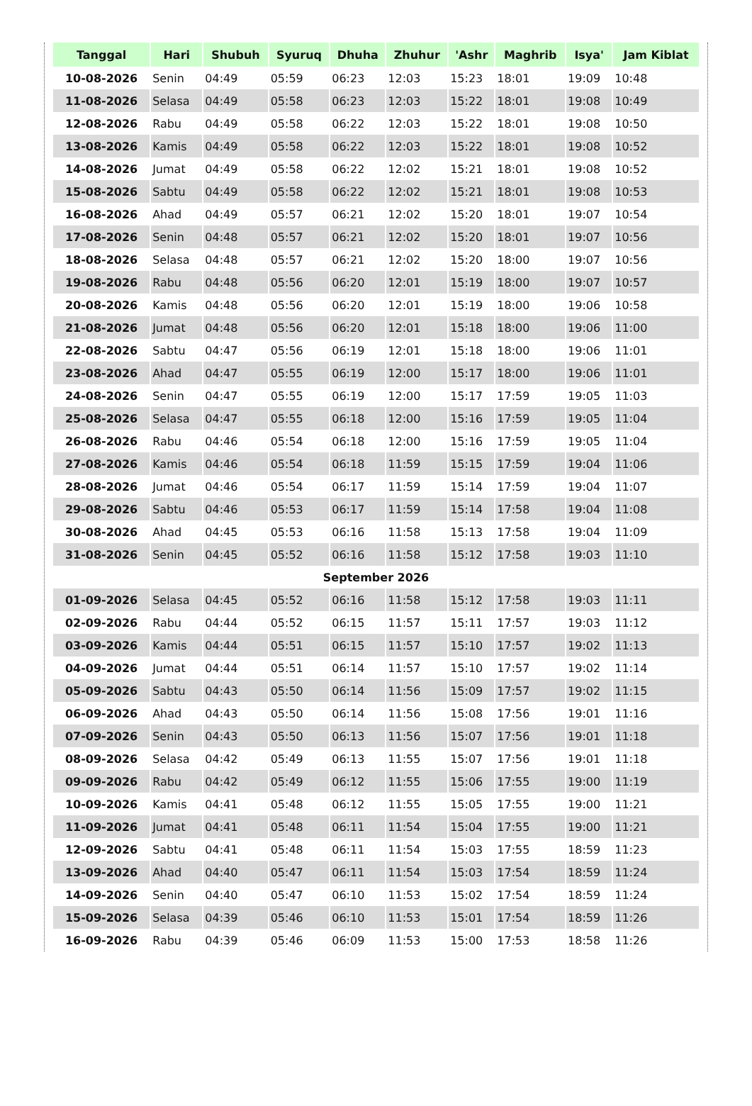| Tanggal | Hari | Shubuh | Syuruq | Dhuha | Zhuhur | 'Ashr | Maghrib | Isya' | Jam Kiblat |
| --- | --- | --- | --- | --- | --- | --- | --- | --- | --- |
| 10-08-2026 | Senin | 04:49 | 05:59 | 06:23 | 12:03 | 15:23 | 18:01 | 19:09 | 10:48 |
| 11-08-2026 | Selasa | 04:49 | 05:58 | 06:23 | 12:03 | 15:22 | 18:01 | 19:08 | 10:49 |
| 12-08-2026 | Rabu | 04:49 | 05:58 | 06:22 | 12:03 | 15:22 | 18:01 | 19:08 | 10:50 |
| 13-08-2026 | Kamis | 04:49 | 05:58 | 06:22 | 12:03 | 15:22 | 18:01 | 19:08 | 10:52 |
| 14-08-2026 | Jumat | 04:49 | 05:58 | 06:22 | 12:02 | 15:21 | 18:01 | 19:08 | 10:52 |
| 15-08-2026 | Sabtu | 04:49 | 05:58 | 06:22 | 12:02 | 15:21 | 18:01 | 19:08 | 10:53 |
| 16-08-2026 | Ahad | 04:49 | 05:57 | 06:21 | 12:02 | 15:20 | 18:01 | 19:07 | 10:54 |
| 17-08-2026 | Senin | 04:48 | 05:57 | 06:21 | 12:02 | 15:20 | 18:01 | 19:07 | 10:56 |
| 18-08-2026 | Selasa | 04:48 | 05:57 | 06:21 | 12:02 | 15:20 | 18:00 | 19:07 | 10:56 |
| 19-08-2026 | Rabu | 04:48 | 05:56 | 06:20 | 12:01 | 15:19 | 18:00 | 19:07 | 10:57 |
| 20-08-2026 | Kamis | 04:48 | 05:56 | 06:20 | 12:01 | 15:19 | 18:00 | 19:06 | 10:58 |
| 21-08-2026 | Jumat | 04:48 | 05:56 | 06:20 | 12:01 | 15:18 | 18:00 | 19:06 | 11:00 |
| 22-08-2026 | Sabtu | 04:47 | 05:56 | 06:19 | 12:01 | 15:18 | 18:00 | 19:06 | 11:01 |
| 23-08-2026 | Ahad | 04:47 | 05:55 | 06:19 | 12:00 | 15:17 | 18:00 | 19:06 | 11:01 |
| 24-08-2026 | Senin | 04:47 | 05:55 | 06:19 | 12:00 | 15:17 | 17:59 | 19:05 | 11:03 |
| 25-08-2026 | Selasa | 04:47 | 05:55 | 06:18 | 12:00 | 15:16 | 17:59 | 19:05 | 11:04 |
| 26-08-2026 | Rabu | 04:46 | 05:54 | 06:18 | 12:00 | 15:16 | 17:59 | 19:05 | 11:04 |
| 27-08-2026 | Kamis | 04:46 | 05:54 | 06:18 | 11:59 | 15:15 | 17:59 | 19:04 | 11:06 |
| 28-08-2026 | Jumat | 04:46 | 05:54 | 06:17 | 11:59 | 15:14 | 17:59 | 19:04 | 11:07 |
| 29-08-2026 | Sabtu | 04:46 | 05:53 | 06:17 | 11:59 | 15:14 | 17:58 | 19:04 | 11:08 |
| 30-08-2026 | Ahad | 04:45 | 05:53 | 06:16 | 11:58 | 15:13 | 17:58 | 19:04 | 11:09 |
| 31-08-2026 | Senin | 04:45 | 05:52 | 06:16 | 11:58 | 15:12 | 17:58 | 19:03 | 11:10 |
| September 2026 | | | | | | | | | |
| 01-09-2026 | Selasa | 04:45 | 05:52 | 06:16 | 11:58 | 15:12 | 17:58 | 19:03 | 11:11 |
| 02-09-2026 | Rabu | 04:44 | 05:52 | 06:15 | 11:57 | 15:11 | 17:57 | 19:03 | 11:12 |
| 03-09-2026 | Kamis | 04:44 | 05:51 | 06:15 | 11:57 | 15:10 | 17:57 | 19:02 | 11:13 |
| 04-09-2026 | Jumat | 04:44 | 05:51 | 06:14 | 11:57 | 15:10 | 17:57 | 19:02 | 11:14 |
| 05-09-2026 | Sabtu | 04:43 | 05:50 | 06:14 | 11:56 | 15:09 | 17:57 | 19:02 | 11:15 |
| 06-09-2026 | Ahad | 04:43 | 05:50 | 06:14 | 11:56 | 15:08 | 17:56 | 19:01 | 11:16 |
| 07-09-2026 | Senin | 04:43 | 05:50 | 06:13 | 11:56 | 15:07 | 17:56 | 19:01 | 11:18 |
| 08-09-2026 | Selasa | 04:42 | 05:49 | 06:13 | 11:55 | 15:07 | 17:56 | 19:01 | 11:18 |
| 09-09-2026 | Rabu | 04:42 | 05:49 | 06:12 | 11:55 | 15:06 | 17:55 | 19:00 | 11:19 |
| 10-09-2026 | Kamis | 04:41 | 05:48 | 06:12 | 11:55 | 15:05 | 17:55 | 19:00 | 11:21 |
| 11-09-2026 | Jumat | 04:41 | 05:48 | 06:11 | 11:54 | 15:04 | 17:55 | 19:00 | 11:21 |
| 12-09-2026 | Sabtu | 04:41 | 05:48 | 06:11 | 11:54 | 15:03 | 17:55 | 18:59 | 11:23 |
| 13-09-2026 | Ahad | 04:40 | 05:47 | 06:11 | 11:54 | 15:03 | 17:54 | 18:59 | 11:24 |
| 14-09-2026 | Senin | 04:40 | 05:47 | 06:10 | 11:53 | 15:02 | 17:54 | 18:59 | 11:24 |
| 15-09-2026 | Selasa | 04:39 | 05:46 | 06:10 | 11:53 | 15:01 | 17:54 | 18:59 | 11:26 |
| 16-09-2026 | Rabu | 04:39 | 05:46 | 06:09 | 11:53 | 15:00 | 17:53 | 18:58 | 11:26 |